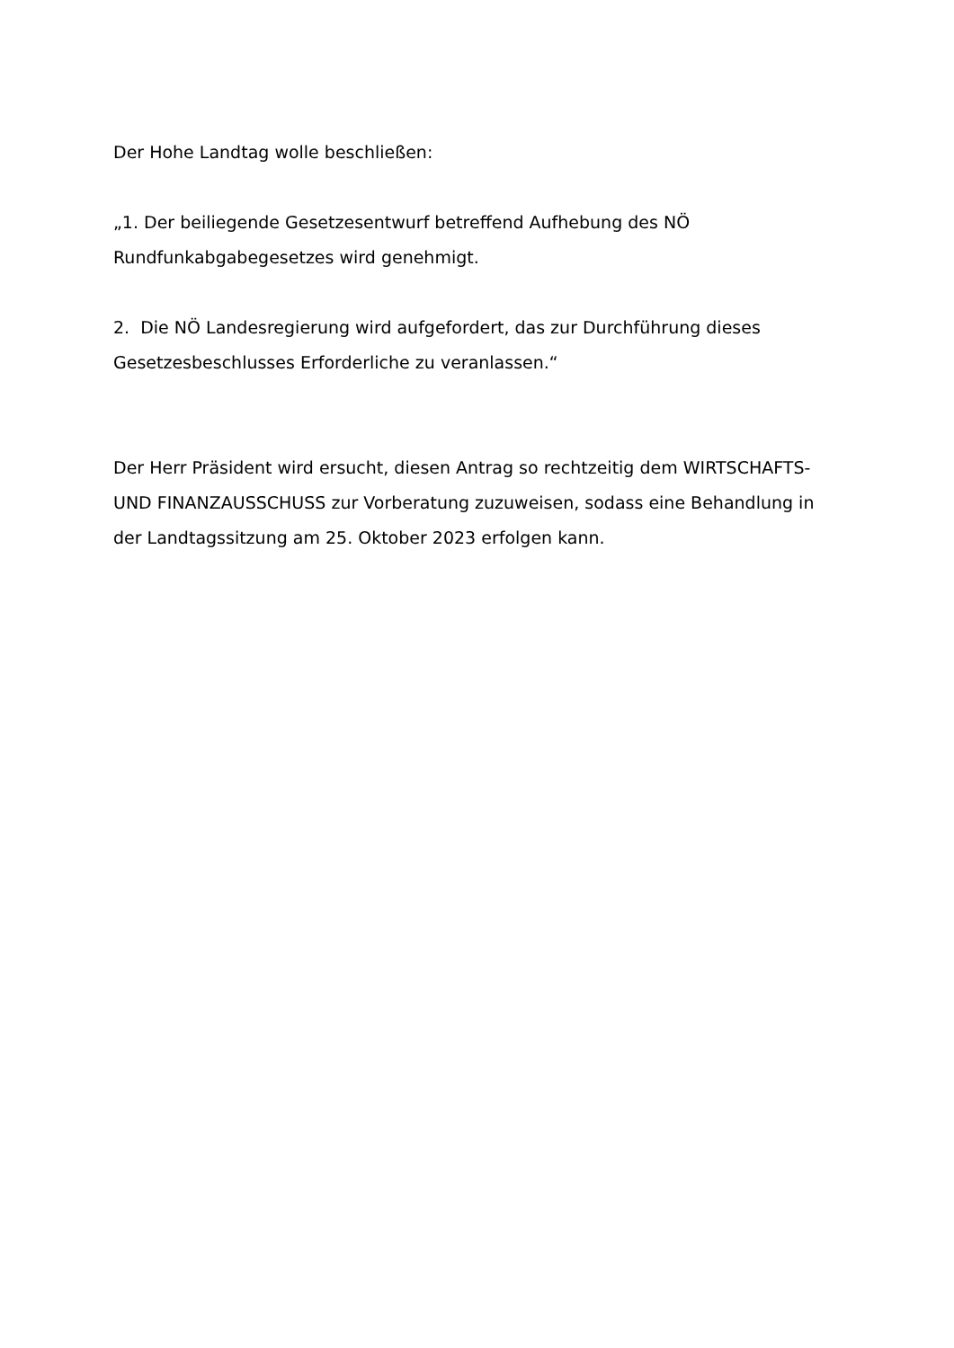Der Hohe Landtag wolle beschließen:
„1. Der beiliegende Gesetzesentwurf betreffend Aufhebung des NÖ Rundfunkabgabegesetzes wird genehmigt.
2. Die NÖ Landesregierung wird aufgefordert, das zur Durchführung dieses Gesetzesbeschlusses Erforderliche zu veranlassen.“
Der Herr Präsident wird ersucht, diesen Antrag so rechtzeitig dem WIRTSCHAFTS- UND FINANZAUSSCHUSS zur Vorberatung zuzuweisen, sodass eine Behandlung in der Landtagssitzung am 25. Oktober 2023 erfolgen kann.